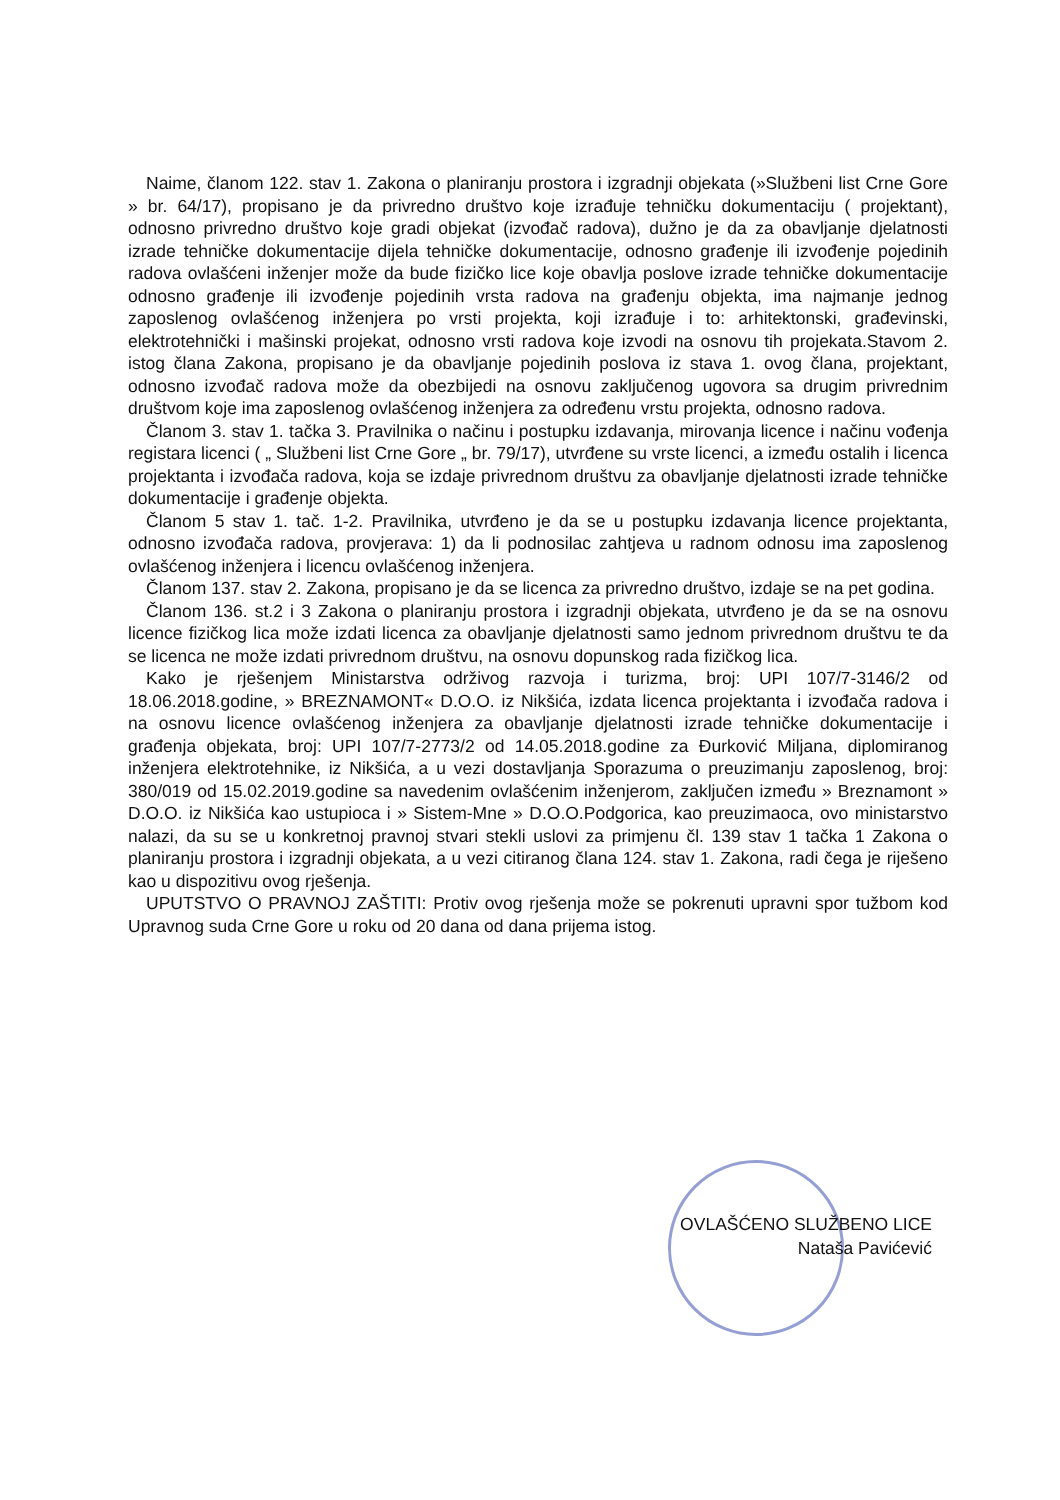Naime, članom 122. stav 1. Zakona o planiranju prostora i izgradnji objekata (»Službeni list Crne Gore » br. 64/17), propisano je da privredno društvo koje izrađuje tehničku dokumentaciju ( projektant), odnosno privredno društvo koje gradi objekat (izvođač radova), dužno je da za obavljanje djelatnosti izrade tehničke dokumentacije dijela tehničke dokumentacije, odnosno građenje ili izvođenje pojedinih radova ovlašćeni inženjer može da bude fizičko lice koje obavlja poslove izrade tehničke dokumentacije odnosno građenje ili izvođenje pojedinih vrsta radova na građenju objekta, ima najmanje jednog zaposlenog ovlašćenog inženjera po vrsti projekta, koji izrađuje i to: arhitektonski, građevinski, elektrotehnički i mašinski projekat, odnosno vrsti radova koje izvodi na osnovu tih projekata.Stavom 2. istog člana Zakona, propisano je da obavljanje pojedinih poslova iz stava 1. ovog člana, projektant, odnosno izvođač radova može da obezbijedi na osnovu zaključenog ugovora sa drugim privrednim društvom koje ima zaposlenog ovlašćenog inženjera za određenu vrstu projekta, odnosno radova.
Članom 3. stav 1. tačka 3. Pravilnika o načinu i postupku izdavanja, mirovanja licence i načinu vođenja registara licenci ( „ Službeni list Crne Gore „ br. 79/17), utvrđene su vrste licenci, a između ostalih i licenca projektanta i izvođača radova, koja se izdaje privrednom društvu za obavljanje djelatnosti izrade tehničke dokumentacije i građenje objekta.
Članom 5 stav 1. tač. 1-2. Pravilnika, utvrđeno je da se u postupku izdavanja licence projektanta, odnosno izvođača radova, provjerava: 1) da li podnosilac zahtjeva u radnom odnosu ima zaposlenog ovlašćenog inženjera i licencu ovlašćenog inženjera.
Članom 137. stav 2. Zakona, propisano je da se licenca za privredno društvo, izdaje se na pet godina.
Članom 136. st.2 i 3 Zakona o planiranju prostora i izgradnji objekata, utvrđeno je da se na osnovu licence fizičkog lica može izdati licenca za obavljanje djelatnosti samo jednom privrednom društvu te da se licenca ne može izdati privrednom društvu, na osnovu dopunskog rada fizičkog lica.
Kako je rješenjem Ministarstva održivog razvoja i turizma, broj: UPI 107/7-3146/2 od 18.06.2018.godine, » BREZNAMONT« D.O.O. iz Nikšića, izdata licenca projektanta i izvođača radova i na osnovu licence ovlašćenog inženjera za obavljanje djelatnosti izrade tehničke dokumentacije i građenja objekata, broj: UPI 107/7-2773/2 od 14.05.2018.godine za Đurković Miljana, diplomiranog inženjera elektrotehnike, iz Nikšića, a u vezi dostavljanja Sporazuma o preuzimanju zaposlenog, broj: 380/019 od 15.02.2019.godine sa navedenim ovlašćenim inženjerom, zaključen između » Breznamont » D.O.O. iz Nikšića kao ustupioca i » Sistem-Mne » D.O.O.Podgorica, kao preuzimaoca, ovo ministarstvo nalazi, da su se u konkretnoj pravnoj stvari stekli uslovi za primjenu čl. 139 stav 1 tačka 1 Zakona o planiranju prostora i izgradnji objekata, a u vezi citiranog člana 124. stav 1. Zakona, radi čega je riješeno kao u dispozitivu ovog rješenja.
UPUTSTVO O PRAVNOJ ZAŠTITI: Protiv ovog rješenja može se pokrenuti upravni spor tužbom kod Upravnog suda Crne Gore u roku od 20 dana od dana prijema istog.
OVLAŠĆENO SLUŽBENO LICE
Nataša Pavićević